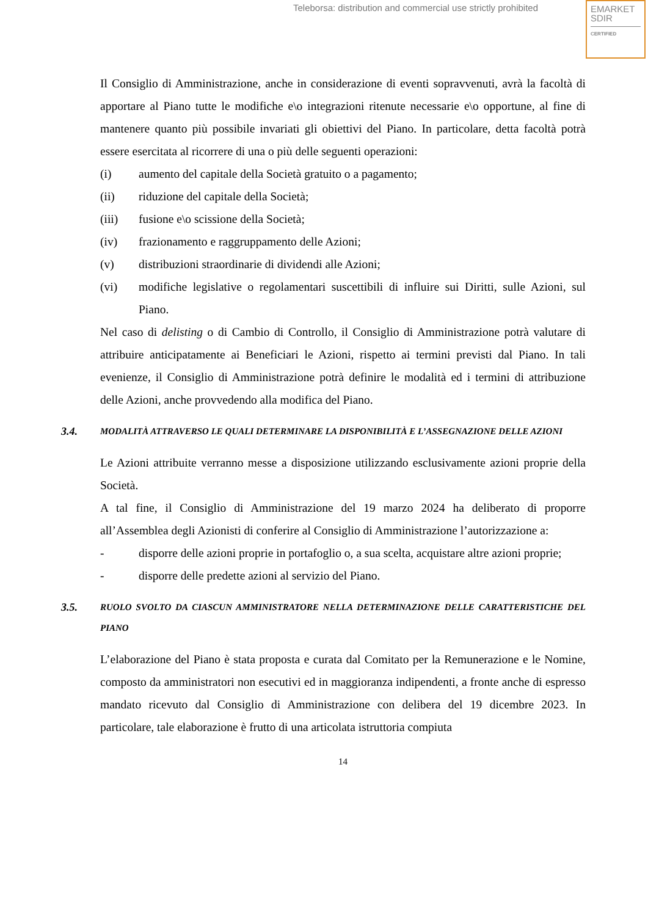Teleborsa: distribution and commercial use strictly prohibited
EMARKET
SDIR
CERTIFIED
Il Consiglio di Amministrazione, anche in considerazione di eventi sopravvenuti, avrà la facoltà di apportare al Piano tutte le modifiche e\o integrazioni ritenute necessarie e\o opportune, al fine di mantenere quanto più possibile invariati gli obiettivi del Piano. In particolare, detta facoltà potrà essere esercitata al ricorrere di una o più delle seguenti operazioni:
(i) aumento del capitale della Società gratuito o a pagamento;
(ii) riduzione del capitale della Società;
(iii) fusione e\o scissione della Società;
(iv) frazionamento e raggruppamento delle Azioni;
(v) distribuzioni straordinarie di dividendi alle Azioni;
(vi) modifiche legislative o regolamentari suscettibili di influire sui Diritti, sulle Azioni, sul Piano.
Nel caso di delisting o di Cambio di Controllo, il Consiglio di Amministrazione potrà valutare di attribuire anticipatamente ai Beneficiari le Azioni, rispetto ai termini previsti dal Piano. In tali evenienze, il Consiglio di Amministrazione potrà definire le modalità ed i termini di attribuzione delle Azioni, anche provvedendo alla modifica del Piano.
3.4. MODALITÀ ATTRAVERSO LE QUALI DETERMINARE LA DISPONIBILITÀ E L’ASSEGNAZIONE DELLE AZIONI
Le Azioni attribuite verranno messe a disposizione utilizzando esclusivamente azioni proprie della Società.
A tal fine, il Consiglio di Amministrazione del 19 marzo 2024 ha deliberato di proporre all’Assemblea degli Azionisti di conferire al Consiglio di Amministrazione l’autorizzazione a:
- disporre delle azioni proprie in portafoglio o, a sua scelta, acquistare altre azioni proprie;
- disporre delle predette azioni al servizio del Piano.
3.5. RUOLO SVOLTO DA CIASCUN AMMINISTRATORE NELLA DETERMINAZIONE DELLE CARATTERISTICHE DEL PIANO
L’elaborazione del Piano è stata proposta e curata dal Comitato per la Remunerazione e le Nomine, composto da amministratori non esecutivi ed in maggioranza indipendenti, a fronte anche di espresso mandato ricevuto dal Consiglio di Amministrazione con delibera del 19 dicembre 2023. In particolare, tale elaborazione è frutto di una articolata istruttoria compiuta
14